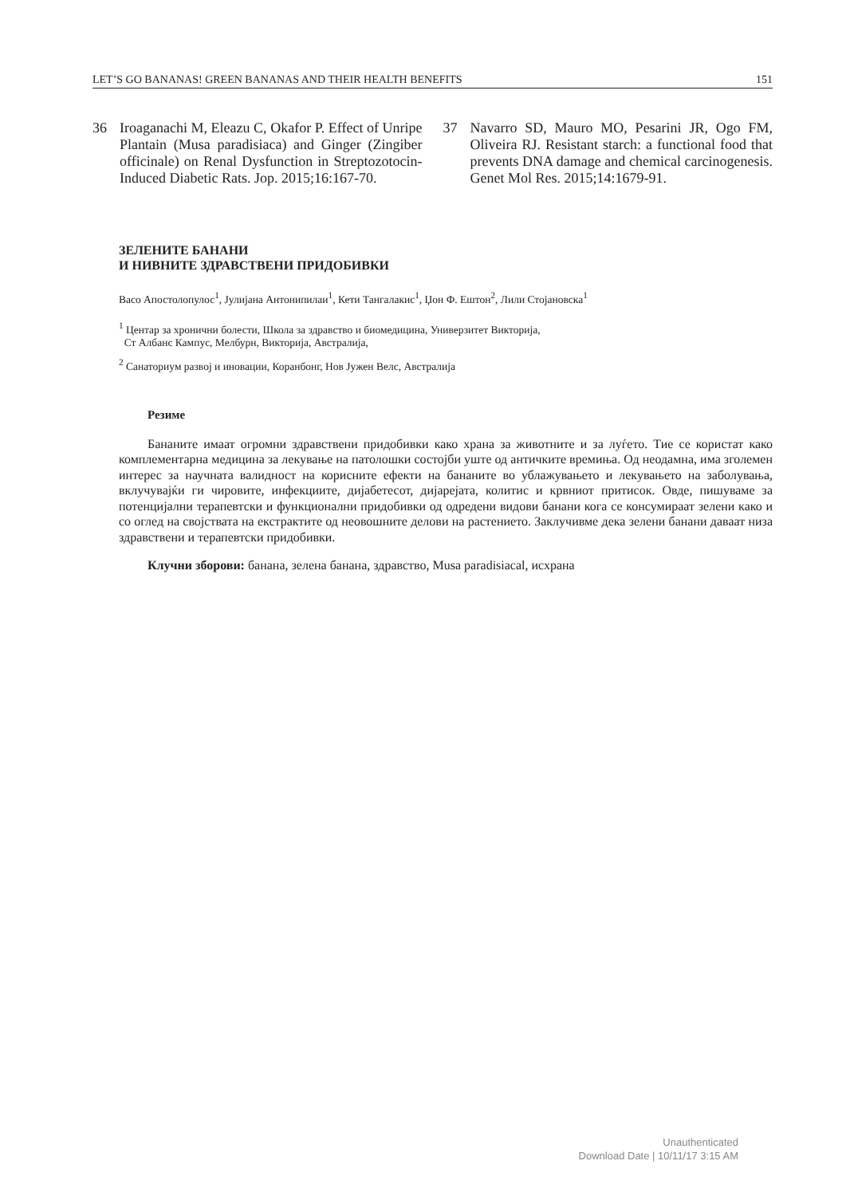LET’S GO BANANAS! GREEN BANANAS AND THEIR HEALTH BENEFITS 151
36 Iroaganachi M, Eleazu C, Okafor P. Effect of Unripe Plantain (Musa paradisiaca) and Ginger (Zingiber officinale) on Renal Dysfunction in Streptozotocin-Induced Diabetic Rats. Jop. 2015;16:167-70.
37 Navarro SD, Mauro MO, Pesarini JR, Ogo FM, Oliveira RJ. Resistant starch: a functional food that prevents DNA damage and chemical carcinogenesis. Genet Mol Res. 2015;14:1679-91.
ЗЕЛЕНИТЕ БАНАНИ
И НИВНИТЕ ЗДРАВСТВЕНИ ПРИДОБИВКИ
Васо Апостолопулос<sup>1</sup>, Јулијана Антонипилаи<sup>1</sup>, Кети Тангалакис<sup>1</sup>, Џон Ф. Ештон<sup>2</sup>, Лили Стојановска<sup>1</sup>
<sup>1</sup> Центар за хронични болести, Школа за здравство и биомедицина, Универзитет Викторија,
Ст Албанс Кампус, Мелбурн, Викторија, Австралија,
<sup>2</sup> Санаториум развој и иновации, Коранбонг, Нов Јужен Велс, Австралија
Резиме
Бананите имаат огромни здравствени придобивки како храна за животните и за луѓето. Тие се користат како комплементарна медицина за лекување на патолошки состојби уште од античките времиња. Од неодамна, има зголемен интерес за научната валидност на корисните ефекти на бананите во ублажувањето и лекувањето на заболувања, вклучувајќи ги чировите, инфекциите, дијабетесот, дијарејата, колитис и крвниот притисок. Овде, пишуваме за потенцијални терапевтски и функционални придобивки од одредени видови банани кога се консумираат зелени како и со оглед на својствата на екстрактите од неовошните делови на растението. Заклучивме дека зелени банани даваат низа здравствени и терапевтски придобивки.
Клучни зборови: банана, зелена банана, здравство, Musa paradisiacal, исхрана
Unauthenticated
Download Date | 10/11/17 3:15 AM